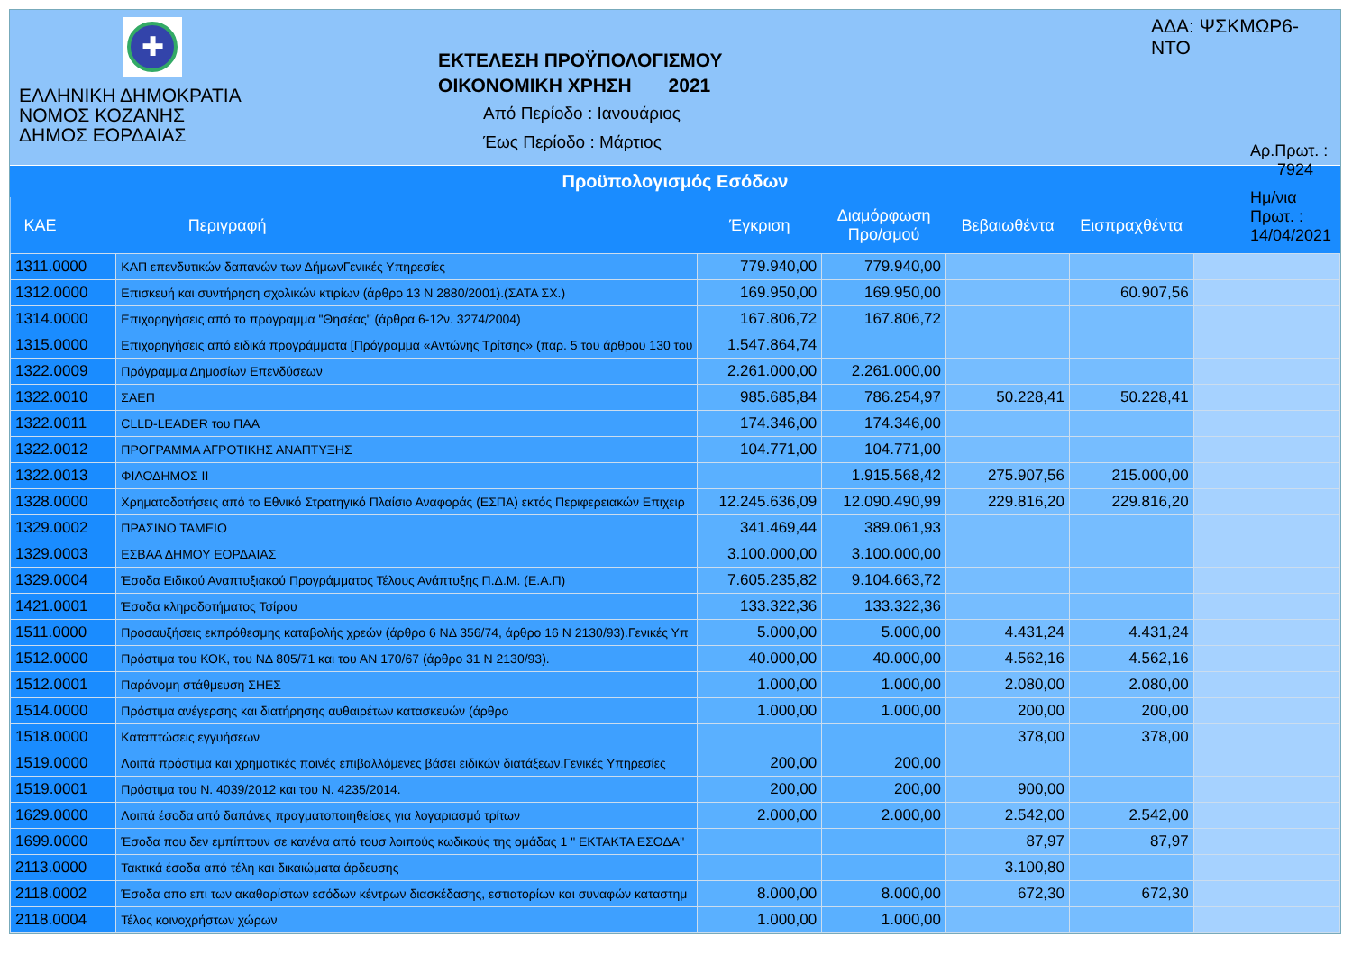✚
ΕΛΛΗΝΙΚΗ ΔΗΜΟΚΡΑΤΙΑ
ΝΟΜΟΣ ΚΟΖΑΝΗΣ
ΔΗΜΟΣ ΕΟΡΔΑΙΑΣ
ΕΚΤΕΛΕΣΗ ΠΡΟΫΠΟΛΟΓΙΣΜΟΥ
ΟΙΚΟΝΟΜΙΚΗ ΧΡΗΣΗ 2021
Από Περίοδο : Ιανουάριος
Έως Περίοδο : Μάρτιος
ΑΔΑ: ΨΣΚΜΩΡ6-ΝΤΟ
Αρ.Πρωτ. : 7924
Ημ/νια Πρωτ. : 14/04/2021
Προϋπολογισμός Εσόδων
| ΚΑΕ | Περιγραφή | Έγκριση | Διαμόρφωση Προ/σμού | Βεβαιωθέντα | Εισπραχθέντα | |
| --- | --- | --- | --- | --- | --- | --- |
| 1311.0000 | ΚΑΠ επενδυτικών δαπανών των ΔήμωνΓενικές Υπηρεσίες | 779.940,00 | 779.940,00 | | | |
| 1312.0000 | Επισκευή και συντήρηση σχολικών κτιρίων (άρθρο 13 Ν 2880/2001).(ΣΑΤΑ ΣΧ.) | 169.950,00 | 169.950,00 | | 60.907,56 | |
| 1314.0000 | Επιχορηγήσεις από το πρόγραμμα "Θησέας" (άρθρα 6-12ν. 3274/2004) | 167.806,72 | 167.806,72 | | | |
| 1315.0000 | Επιχορηγήσεις από ειδικά προγράμματα [Πρόγραμμα «Αντώνης Τρίτσης» (παρ. 5 του άρθρου 130 του | 1.547.864,74 | | | | |
| 1322.0009 | Πρόγραμμα Δημοσίων Επενδύσεων | 2.261.000,00 | 2.261.000,00 | | | |
| 1322.0010 | ΣΑΕΠ | 985.685,84 | 786.254,97 | 50.228,41 | 50.228,41 | |
| 1322.0011 | CLLD-LEADER του ΠΑΑ | 174.346,00 | 174.346,00 | | | |
| 1322.0012 | ΠΡΟΓΡΑΜΜΑ ΑΓΡΟΤΙΚΗΣ ΑΝΑΠΤΥΞΗΣ | 104.771,00 | 104.771,00 | | | |
| 1322.0013 | ΦΙΛΟΔΗΜΟΣ ΙΙ | | 1.915.568,42 | 275.907,56 | 215.000,00 | |
| 1328.0000 | Χρηματοδοτήσεις από το Εθνικό Στρατηγικό Πλαίσιο Αναφοράς (ΕΣΠΑ) εκτός Περιφερειακών Επιχειρ | 12.245.636,09 | 12.090.490,99 | 229.816,20 | 229.816,20 | |
| 1329.0002 | ΠΡΑΣΙΝΟ ΤΑΜΕΙΟ | 341.469,44 | 389.061,93 | | | |
| 1329.0003 | ΕΣΒΑΑ ΔΗΜΟΥ ΕΟΡΔΑΙΑΣ | 3.100.000,00 | 3.100.000,00 | | | |
| 1329.0004 | Έσοδα Ειδικού Αναπτυξιακού Προγράμματος Τέλους Ανάπτυξης Π.Δ.Μ. (Ε.Α.Π) | 7.605.235,82 | 9.104.663,72 | | | |
| 1421.0001 | Έσοδα κληροδοτήματος Τσίρου | 133.322,36 | 133.322,36 | | | |
| 1511.0000 | Προσαυξήσεις εκπρόθεσμης καταβολής χρεών (άρθρο 6 ΝΔ 356/74, άρθρο 16 Ν 2130/93).Γενικές Υπ | 5.000,00 | 5.000,00 | 4.431,24 | 4.431,24 | |
| 1512.0000 | Πρόστιμα του ΚΟΚ, του ΝΔ 805/71 και του ΑΝ 170/67 (άρθρο 31 Ν 2130/93). | 40.000,00 | 40.000,00 | 4.562,16 | 4.562,16 | |
| 1512.0001 | Παράνομη στάθμευση ΣΗΕΣ | 1.000,00 | 1.000,00 | 2.080,00 | 2.080,00 | |
| 1514.0000 | Πρόστιμα ανέγερσης και διατήρησης αυθαιρέτων κατασκευών (άρθρο | 1.000,00 | 1.000,00 | 200,00 | 200,00 | |
| 1518.0000 | Καταπτώσεις εγγυήσεων | | | 378,00 | 378,00 | |
| 1519.0000 | Λοιπά πρόστιμα και χρηματικές ποινές επιβαλλόμενες βάσει ειδικών διατάξεων.Γενικές Υπηρεσίες | 200,00 | 200,00 | | | |
| 1519.0001 | Πρόστιμα του Ν. 4039/2012 και του Ν. 4235/2014. | 200,00 | 200,00 | 900,00 | | |
| 1629.0000 | Λοιπά έσοδα από δαπάνες πραγματοποιηθείσες για λογαριασμό τρίτων | 2.000,00 | 2.000,00 | 2.542,00 | 2.542,00 | |
| 1699.0000 | Έσοδα που δεν εμπίπτουν σε κανένα από τουσ λοιπούς κωδικούς της ομάδας 1 " ΕΚΤΑΚΤΑ ΕΣΟΔΑ" | | | 87,97 | 87,97 | |
| 2113.0000 | Τακτικά έσοδα από τέλη και δικαιώματα άρδευσης | | | 3.100,80 | | |
| 2118.0002 | Έσοδα απο επι των ακαθαρίστων εσόδων κέντρων διασκέδασης, εστιατορίων και συναφών καταστημ | 8.000,00 | 8.000,00 | 672,30 | 672,30 | |
| 2118.0004 | Τέλος κοινοχρήστων χώρων | 1.000,00 | 1.000,00 | | | |